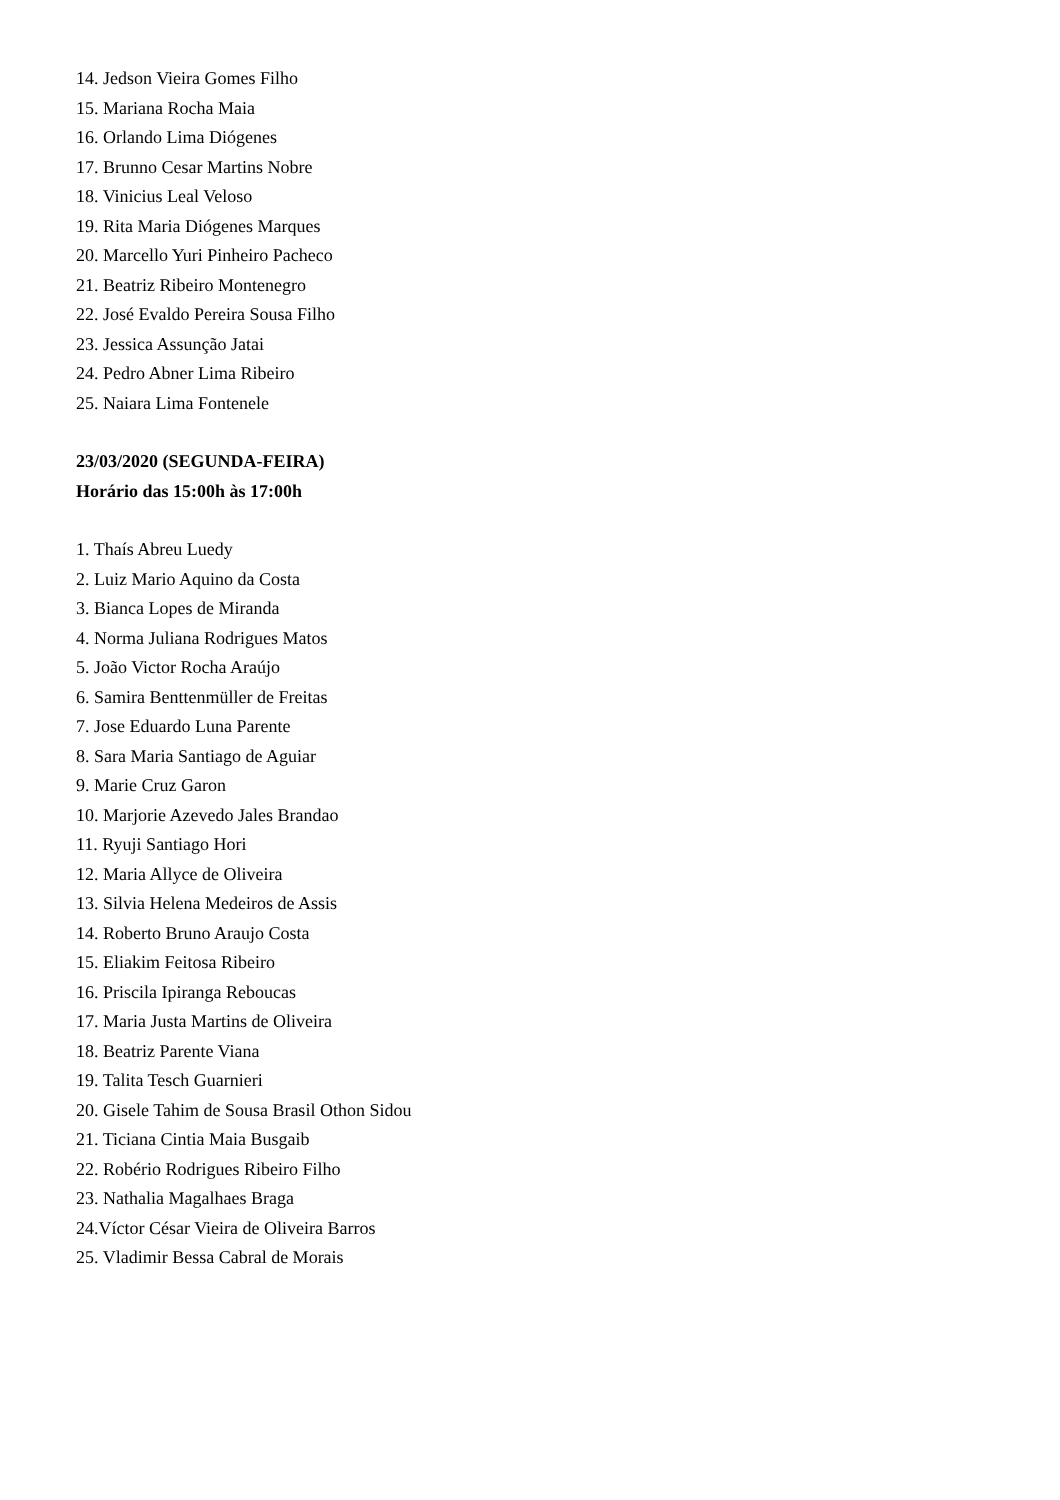14. Jedson Vieira Gomes Filho
15. Mariana Rocha Maia
16. Orlando Lima Diógenes
17. Brunno Cesar Martins Nobre
18. Vinicius Leal Veloso
19. Rita Maria Diógenes Marques
20. Marcello Yuri Pinheiro Pacheco
21. Beatriz Ribeiro Montenegro
22. José Evaldo Pereira Sousa Filho
23. Jessica Assunção Jatai
24. Pedro Abner Lima Ribeiro
25. Naiara Lima Fontenele
23/03/2020 (SEGUNDA-FEIRA)
Horário das 15:00h às 17:00h
1. Thaís Abreu Luedy
2. Luiz Mario Aquino da Costa
3. Bianca Lopes de Miranda
4. Norma Juliana Rodrigues Matos
5. João Victor Rocha Araújo
6. Samira Benttenmüller de Freitas
7. Jose Eduardo Luna Parente
8. Sara Maria Santiago de Aguiar
9. Marie Cruz Garon
10. Marjorie Azevedo Jales Brandao
11. Ryuji Santiago Hori
12. Maria Allyce de Oliveira
13. Silvia Helena Medeiros de Assis
14. Roberto Bruno Araujo Costa
15. Eliakim Feitosa Ribeiro
16. Priscila Ipiranga Reboucas
17. Maria Justa Martins de Oliveira
18. Beatriz Parente Viana
19. Talita Tesch Guarnieri
20. Gisele Tahim de Sousa Brasil Othon Sidou
21. Ticiana Cintia Maia Busgaib
22. Robério Rodrigues Ribeiro Filho
23. Nathalia Magalhaes Braga
24.Víctor César Vieira de Oliveira Barros
25. Vladimir Bessa Cabral de Morais